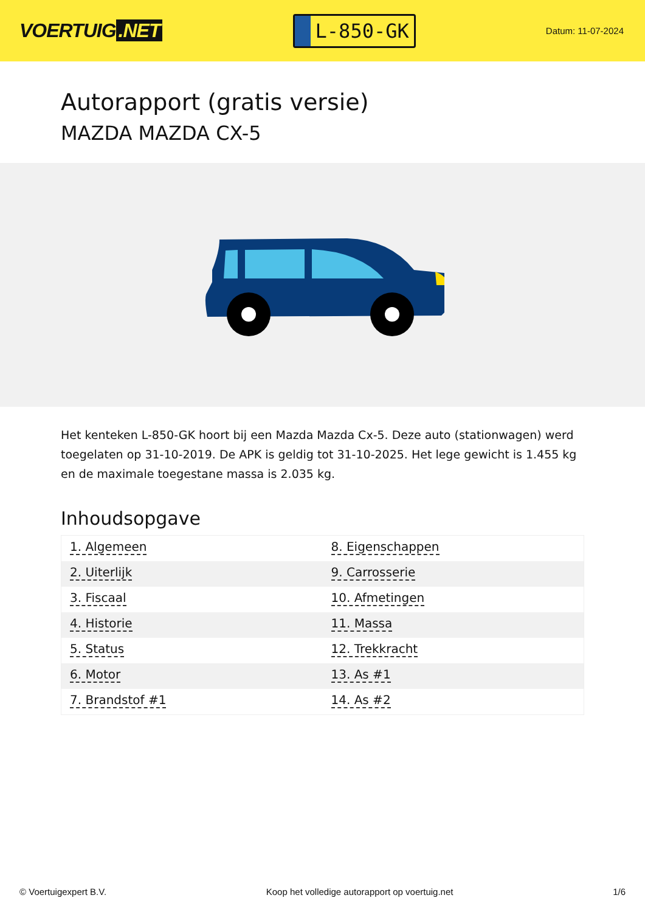VOERTUIG.NET
L-850-GK
Datum: 11-07-2024
Autorapport (gratis versie)
MAZDA MAZDA CX-5
Het kenteken L-850-GK hoort bij een Mazda Mazda Cx-5. Deze auto (stationwagen) werd toegelaten op 31-10-2019. De APK is geldig tot 31-10-2025. Het lege gewicht is 1.455 kg en de maximale toegestane massa is 2.035 kg.
Inhoudsopgave
| 1. Algemeen | 8. Eigenschappen |
| 2. Uiterlijk | 9. Carrosserie |
| 3. Fiscaal | 10. Afmetingen |
| 4. Historie | 11. Massa |
| 5. Status | 12. Trekkracht |
| 6. Motor | 13. As #1 |
| 7. Brandstof #1 | 14. As #2 |
© Voertuigexpert B.V. Koop het volledige autorapport op voertuig.net 1/6